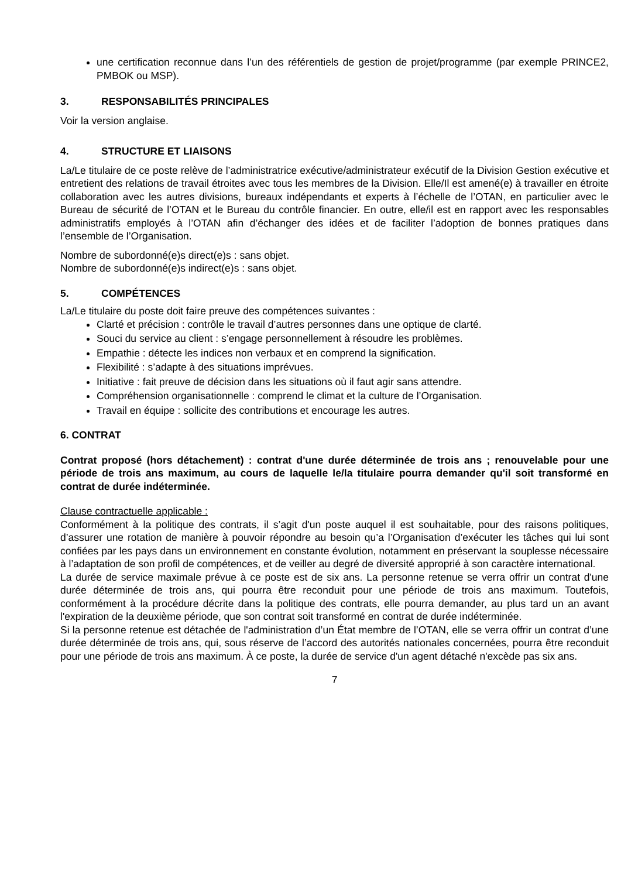une certification reconnue dans l’un des référentiels de gestion de projet/programme (par exemple PRINCE2, PMBOK ou MSP).
3. RESPONSABILITÉS PRINCIPALES
Voir la version anglaise.
4. STRUCTURE ET LIAISONS
La/Le titulaire de ce poste relève de l’administratrice exécutive/administrateur exécutif de la Division Gestion exécutive et entretient des relations de travail étroites avec tous les membres de la Division. Elle/Il est amené(e) à travailler en étroite collaboration avec les autres divisions, bureaux indépendants et experts à l’échelle de l’OTAN, en particulier avec le Bureau de sécurité de l’OTAN et le Bureau du contrôle financier. En outre, elle/il est en rapport avec les responsables administratifs employés à l’OTAN afin d’échanger des idées et de faciliter l’adoption de bonnes pratiques dans l’ensemble de l’Organisation.
Nombre de subordonné(e)s direct(e)s : sans objet.
Nombre de subordonné(e)s indirect(e)s : sans objet.
5. COMPÉTENCES
La/Le titulaire du poste doit faire preuve des compétences suivantes :
Clarté et précision : contrôle le travail d’autres personnes dans une optique de clarté.
Souci du service au client : s’engage personnellement à résoudre les problèmes.
Empathie : détecte les indices non verbaux et en comprend la signification.
Flexibilité : s’adapte à des situations imprévues.
Initiative : fait preuve de décision dans les situations où il faut agir sans attendre.
Compréhension organisationnelle : comprend le climat et la culture de l’Organisation.
Travail en équipe : sollicite des contributions et encourage les autres.
6. CONTRAT
Contrat proposé (hors détachement) : contrat d'une durée déterminée de trois ans ; renouvelable pour une période de trois ans maximum, au cours de laquelle le/la titulaire pourra demander qu'il soit transformé en contrat de durée indéterminée.
Clause contractuelle applicable :
Conformément à la politique des contrats, il s’agit d'un poste auquel il est souhaitable, pour des raisons politiques, d’assurer une rotation de manière à pouvoir répondre au besoin qu’a l’Organisation d’exécuter les tâches qui lui sont confiées par les pays dans un environnement en constante évolution, notamment en préservant la souplesse nécessaire à l’adaptation de son profil de compétences, et de veiller au degré de diversité approprié à son caractère international.
La durée de service maximale prévue à ce poste est de six ans. La personne retenue se verra offrir un contrat d'une durée déterminée de trois ans, qui pourra être reconduit pour une période de trois ans maximum. Toutefois, conformément à la procédure décrite dans la politique des contrats, elle pourra demander, au plus tard un an avant l'expiration de la deuxième période, que son contrat soit transformé en contrat de durée indéterminée.
Si la personne retenue est détachée de l'administration d’un État membre de l’OTAN, elle se verra offrir un contrat d’une durée déterminée de trois ans, qui, sous réserve de l’accord des autorités nationales concernées, pourra être reconduit pour une période de trois ans maximum. À ce poste, la durée de service d'un agent détaché n'excède pas six ans.
7